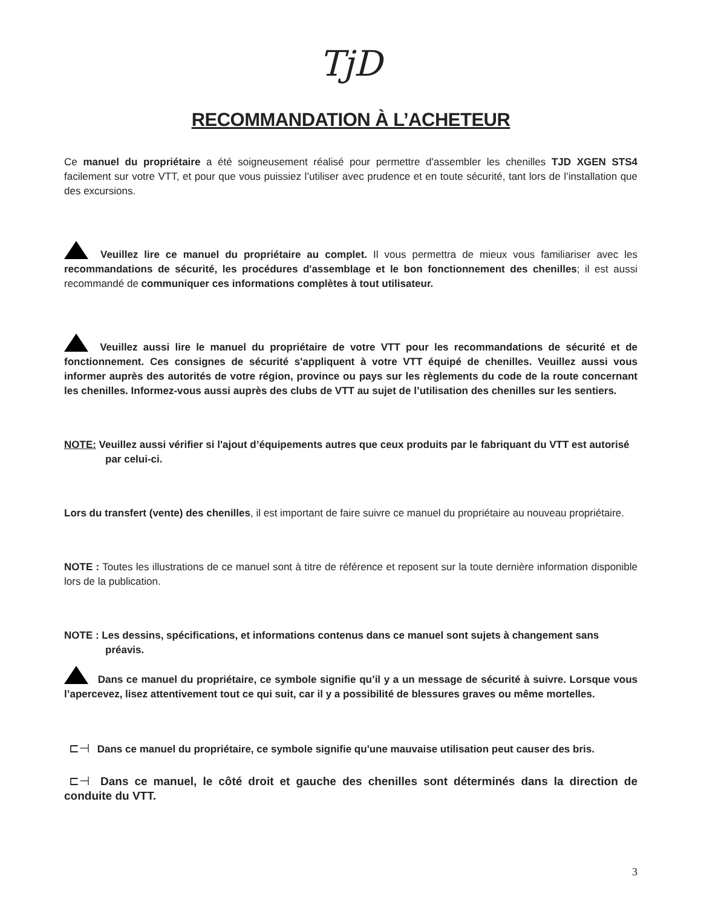TjD
RECOMMANDATION À L’ACHETEUR
Ce manuel du propriétaire a été soigneusement réalisé pour permettre d'assembler les chenilles TJD XGEN STS4 facilement sur votre VTT, et pour que vous puissiez l’utiliser avec prudence et en toute sécurité, tant lors de l’installation que des excursions.
Veuillez lire ce manuel du propriétaire au complet. Il vous permettra de mieux vous familiariser avec les recommandations de sécurité, les procédures d'assemblage et le bon fonctionnement des chenilles; il est aussi recommandé de communiquer ces informations complètes à tout utilisateur.
Veuillez aussi lire le manuel du propriétaire de votre VTT pour les recommandations de sécurité et de fonctionnement. Ces consignes de sécurité s'appliquent à votre VTT équipé de chenilles. Veuillez aussi vous informer auprès des autorités de votre région, province ou pays sur les règlements du code de la route concernant les chenilles. Informez-vous aussi auprès des clubs de VTT au sujet de l’utilisation des chenilles sur les sentiers.
NOTE: Veuillez aussi vérifier si l'ajout d’équipements autres que ceux produits par le fabriquant du VTT est autorisé
par celui-ci.
Lors du transfert (vente) des chenilles, il est important de faire suivre ce manuel du propriétaire au nouveau propriétaire.
NOTE : Toutes les illustrations de ce manuel sont à titre de référence et reposent sur la toute dernière information disponible lors de la publication.
NOTE : Les dessins, spécifications, et informations contenus dans ce manuel sont sujets à changement sans
préavis.
Dans ce manuel du propriétaire, ce symbole signifie qu’il y a un message de sécurité à suivre. Lorsque vous l’apercevez, lisez attentivement tout ce qui suit, car il y a possibilité de blessures graves ou même mortelles.
⊏⊣ Dans ce manuel du propriétaire, ce symbole signifie qu'une mauvaise utilisation peut causer des bris.
⊏⊣ Dans ce manuel, le côté droit et gauche des chenilles sont déterminés dans la direction de conduite du VTT.
3